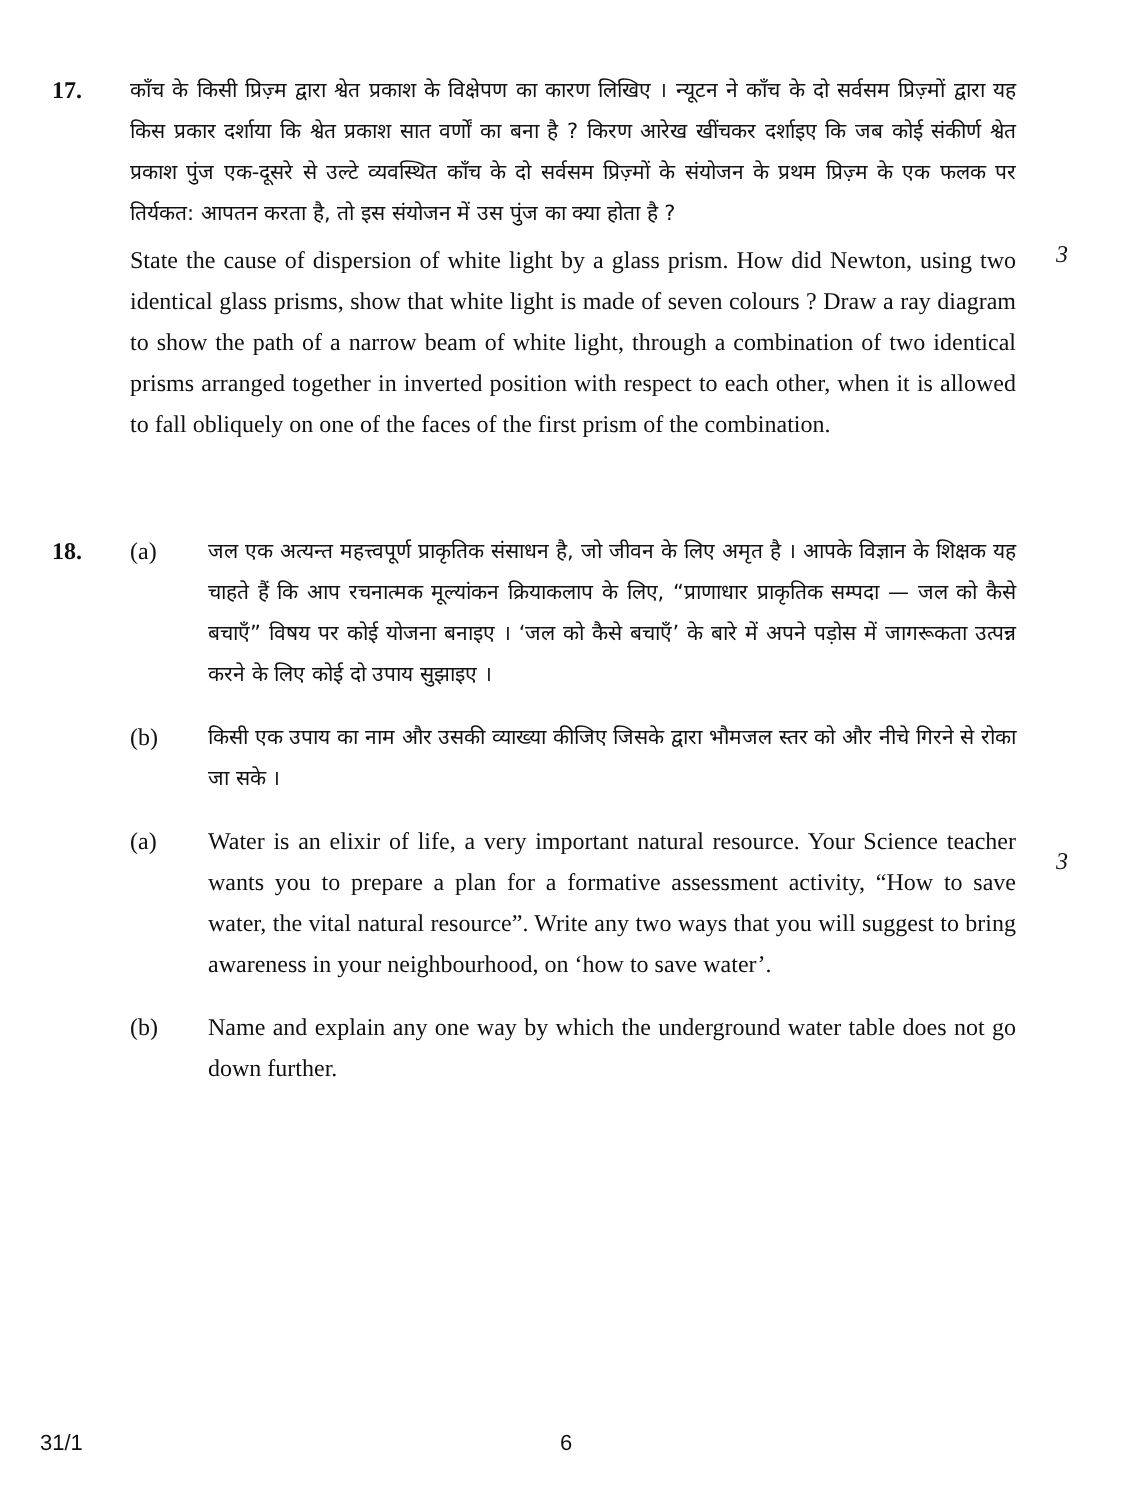17. काँच के किसी प्रिज़्म द्वारा श्वेत प्रकाश के विक्षेपण का कारण लिखिए । न्यूटन ने काँच के दो सर्वसम प्रिज़्मों द्वारा यह किस प्रकार दर्शाया कि श्वेत प्रकाश सात वर्णों का बना है ? किरण आरेख खींचकर दर्शाइए कि जब कोई संकीर्ण श्वेत प्रकाश पुंज एक-दूसरे से उल्टे व्यवस्थित काँच के दो सर्वसम प्रिज़्मों के संयोजन के प्रथम प्रिज़्म के एक फलक पर तिर्यकत: आपतन करता है, तो इस संयोजन में उस पुंज का क्या होता है ?
State the cause of dispersion of white light by a glass prism. How did Newton, using two identical glass prisms, show that white light is made of seven colours ? Draw a ray diagram to show the path of a narrow beam of white light, through a combination of two identical prisms arranged together in inverted position with respect to each other, when it is allowed to fall obliquely on one of the faces of the first prism of the combination.
3
18. (a) जल एक अत्यन्त महत्त्वपूर्ण प्राकृतिक संसाधन है, जो जीवन के लिए अमृत है । आपके विज्ञान के शिक्षक यह चाहते हैं कि आप रचनात्मक मूल्यांकन क्रियाकलाप के लिए, “प्राणाधार प्राकृतिक सम्पदा — जल को कैसे बचाएँ” विषय पर कोई योजना बनाइए । ‘जल को कैसे बचाएँ’ के बारे में अपने पड़ोस में जागरूकता उत्पन्न करने के लिए कोई दो उपाय सुझाइए ।
(b) किसी एक उपाय का नाम और उसकी व्याख्या कीजिए जिसके द्वारा भौमजल स्तर को और नीचे गिरने से रोका जा सके ।
(a) Water is an elixir of life, a very important natural resource. Your Science teacher wants you to prepare a plan for a formative assessment activity, “How to save water, the vital natural resource”. Write any two ways that you will suggest to bring awareness in your neighbourhood, on ‘how to save water’.
(b) Name and explain any one way by which the underground water table does not go down further.
3
31/1 6